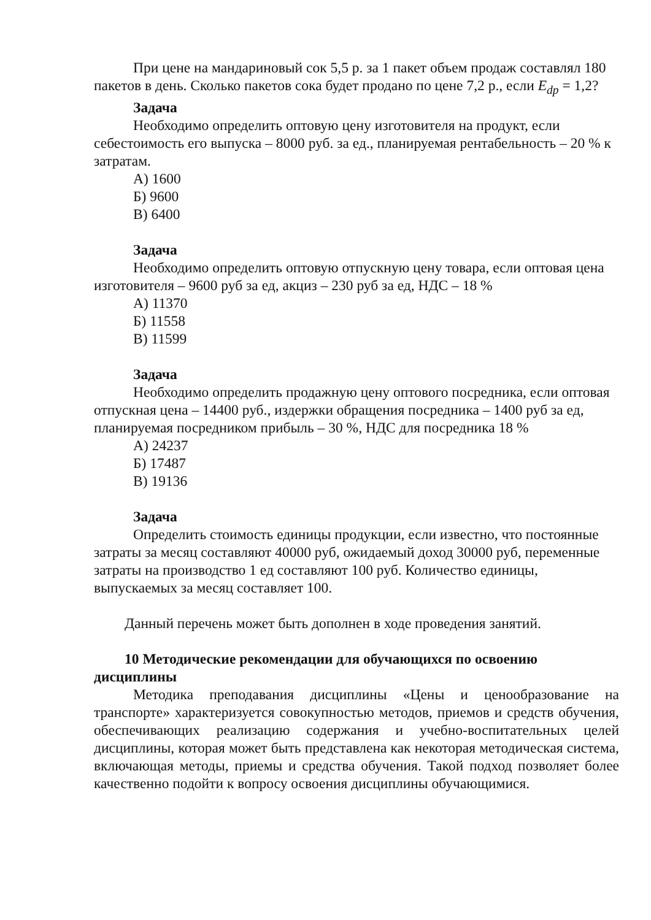При цене на мандариновый сок 5,5 р. за 1 пакет объем продаж составлял 180 пакетов в день. Сколько пакетов сока будет продано по цене 7,2 р., если E<sub>dp</sub> = 1,2?
Задача
Необходимо определить оптовую цену изготовителя на продукт, если себестоимость его выпуска – 8000 руб. за ед., планируемая рентабельность – 20 % к затратам.
А) 1600
Б) 9600
В) 6400
Задача
Необходимо определить оптовую отпускную цену товара, если оптовая цена изготовителя – 9600 руб за ед, акциз – 230 руб за ед, НДС – 18 %
А) 11370
Б) 11558
В) 11599
Задача
Необходимо определить продажную цену оптового посредника, если оптовая отпускная цена – 14400 руб., издержки обращения посредника – 1400 руб за ед, планируемая посредником прибыль – 30 %, НДС для посредника 18 %
А) 24237
Б) 17487
В) 19136
Задача
Определить стоимость единицы продукции, если известно, что постоянные затраты за месяц составляют 40000 руб, ожидаемый доход 30000 руб, переменные затраты на производство 1 ед составляют 100 руб. Количество единицы, выпускаемых за месяц составляет 100.
Данный перечень может быть дополнен в ходе проведения занятий.
10 Методические рекомендации для обучающихся по освоению дисциплины
Методика преподавания дисциплины «Цены и ценообразование на транспорте» характеризуется совокупностью методов, приемов и средств обучения, обеспечивающих реализацию содержания и учебно-воспитательных целей дисциплины, которая может быть представлена как некоторая методическая система, включающая методы, приемы и средства обучения. Такой подход позволяет более качественно подойти к вопросу освоения дисциплины обучающимися.